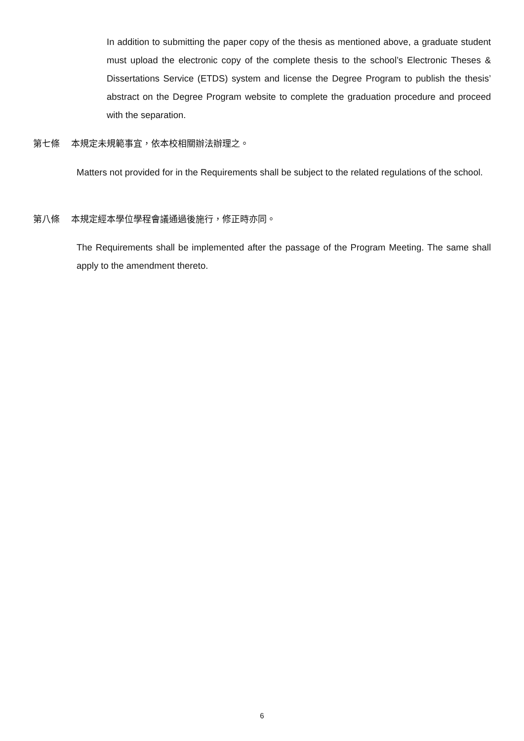In addition to submitting the paper copy of the thesis as mentioned above, a graduate student must upload the electronic copy of the complete thesis to the school’s Electronic Theses & Dissertations Service (ETDS) system and license the Degree Program to publish the thesis’ abstract on the Degree Program website to complete the graduation procedure and proceed with the separation.
第七條 本規定未規範事宜，依本校相關辦法辦理之。
Matters not provided for in the Requirements shall be subject to the related regulations of the school.
第八條 本規定經本學位學程會議通過後施行，修正時亦同。
The Requirements shall be implemented after the passage of the Program Meeting. The same shall apply to the amendment thereto.
6